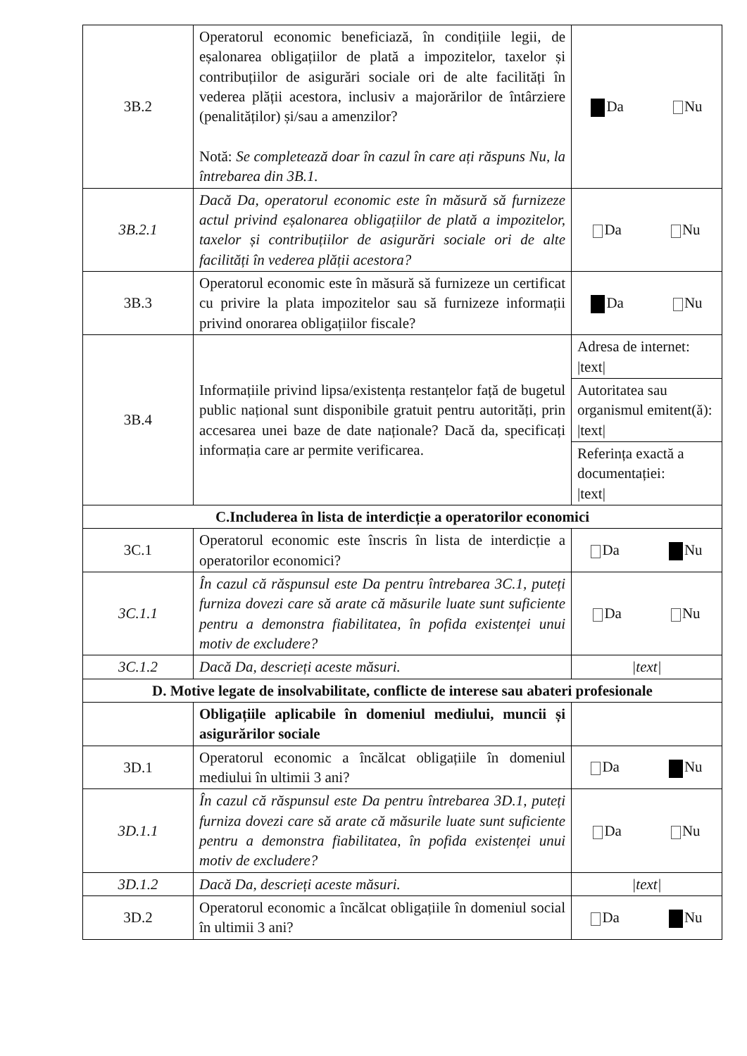| 3B.2 | Operatorul economic beneficiază, în condițiile legii, de eșalonarea obligațiilor de plată a impozitelor, taxelor și contribuțiilor de asigurări sociale ori de alte facilități în vederea plății acestora, inclusiv a majorărilor de întârziere (penalităților) și/sau a amenzilor? Notă: Se completează doar în cazul în care ați răspuns Nu, la întrebarea din 3B.1. | Da Nu |
| 3B.2.1 | Dacă Da, operatorul economic este în măsură să furnizeze actul privind eșalonarea obligațiilor de plată a impozitelor, taxelor și contribuțiilor de asigurări sociale ori de alte facilități în vederea plății acestora? | Da Nu |
| 3B.3 | Operatorul economic este în măsură să furnizeze un certificat cu privire la plata impozitelor sau să furnizeze informații privind onorarea obligațiilor fiscale? | Da Nu |
| 3B.4 | Informațiile privind lipsa/existența restanțelor față de bugetul public național sunt disponibile gratuit pentru autorități, prin accesarea unei baze de date naționale? Dacă da, specificați informația care ar permite verificarea. | Adresa de internet: /text/ |
| | | Autoritatea sau organismul emitent(ă): /text/ |
| | | Referința exactă a documentației: /text/ |
| C.Includerea în lista de interdicție a operatorilor economici | | |
| 3C.1 | Operatorul economic este înscris în lista de interdicție a operatorilor economici? | Da Nu |
| 3C.1.1 | În cazul că răspunsul este Da pentru întrebarea 3C.1, puteți furniza dovezi care să arate că măsurile luate sunt suficiente pentru a demonstra fiabilitatea, în pofida existenței unui motiv de excludere? | Da Nu |
| 3C.1.2 | Dacă Da, descrieți aceste măsuri. | /text/ |
| D. Motive legate de insolvabilitate, conflicte de interese sau abateri profesionale | | |
| | Obligațiile aplicabile în domeniul mediului, muncii și asigurărilor sociale | |
| 3D.1 | Operatorul economic a încălcat obligațiile în domeniul mediului în ultimii 3 ani? | Da Nu |
| 3D.1.1 | În cazul că răspunsul este Da pentru întrebarea 3D.1, puteți furniza dovezi care să arate că măsurile luate sunt suficiente pentru a demonstra fiabilitatea, în pofida existenței unui motiv de excludere? | Da Nu |
| 3D.1.2 | Dacă Da, descrieți aceste măsuri. | /text/ |
| 3D.2 | Operatorul economic a încălcat obligațiile în domeniul social în ultimii 3 ani? | Da Nu |